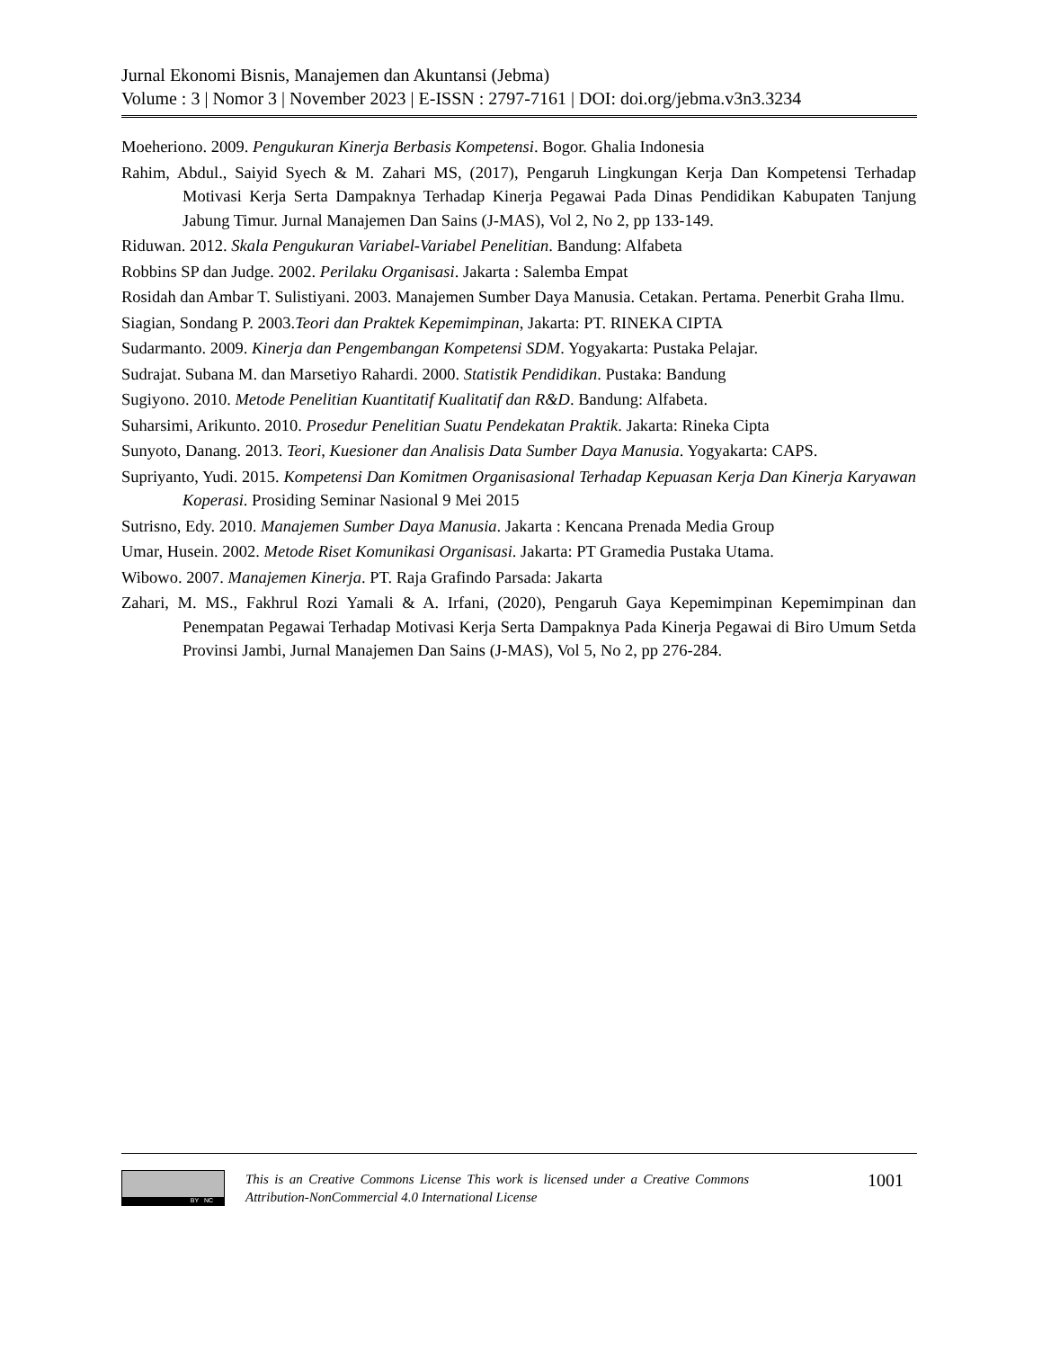Jurnal Ekonomi Bisnis, Manajemen dan Akuntansi (Jebma)
Volume : 3 | Nomor 3 | November 2023 | E-ISSN : 2797-7161 | DOI: doi.org/jebma.v3n3.3234
Moeheriono. 2009. Pengukuran Kinerja Berbasis Kompetensi. Bogor. Ghalia Indonesia
Rahim, Abdul., Saiyid Syech & M. Zahari MS, (2017), Pengaruh Lingkungan Kerja Dan Kompetensi Terhadap Motivasi Kerja Serta Dampaknya Terhadap Kinerja Pegawai Pada Dinas Pendidikan Kabupaten Tanjung Jabung Timur. Jurnal Manajemen Dan Sains (J-MAS), Vol 2, No 2, pp 133-149.
Riduwan. 2012. Skala Pengukuran Variabel-Variabel Penelitian. Bandung: Alfabeta
Robbins SP dan Judge. 2002. Perilaku Organisasi. Jakarta : Salemba Empat
Rosidah dan Ambar T. Sulistiyani. 2003. Manajemen Sumber Daya Manusia. Cetakan. Pertama. Penerbit Graha Ilmu.
Siagian, Sondang P. 2003.Teori dan Praktek Kepemimpinan, Jakarta: PT. RINEKA CIPTA
Sudarmanto. 2009. Kinerja dan Pengembangan Kompetensi SDM. Yogyakarta: Pustaka Pelajar.
Sudrajat. Subana M. dan Marsetiyo Rahardi. 2000. Statistik Pendidikan. Pustaka: Bandung
Sugiyono. 2010. Metode Penelitian Kuantitatif Kualitatif dan R&D. Bandung: Alfabeta.
Suharsimi, Arikunto. 2010. Prosedur Penelitian Suatu Pendekatan Praktik. Jakarta: Rineka Cipta
Sunyoto, Danang. 2013. Teori, Kuesioner dan Analisis Data Sumber Daya Manusia. Yogyakarta: CAPS.
Supriyanto, Yudi. 2015. Kompetensi Dan Komitmen Organisasional Terhadap Kepuasan Kerja Dan Kinerja Karyawan Koperasi. Prosiding Seminar Nasional 9 Mei 2015
Sutrisno, Edy. 2010. Manajemen Sumber Daya Manusia. Jakarta : Kencana Prenada Media Group
Umar, Husein. 2002. Metode Riset Komunikasi Organisasi. Jakarta: PT Gramedia Pustaka Utama.
Wibowo. 2007. Manajemen Kinerja. PT. Raja Grafindo Parsada: Jakarta
Zahari, M. MS., Fakhrul Rozi Yamali & A. Irfani, (2020), Pengaruh Gaya Kepemimpinan Kepemimpinan dan Penempatan Pegawai Terhadap Motivasi Kerja Serta Dampaknya Pada Kinerja Pegawai di Biro Umum Setda Provinsi Jambi, Jurnal Manajemen Dan Sains (J-MAS), Vol 5, No 2, pp 276-284.
BY NC
This is an Creative Commons License This work is licensed under a Creative Commons Attribution-NonCommercial 4.0 International License
1001